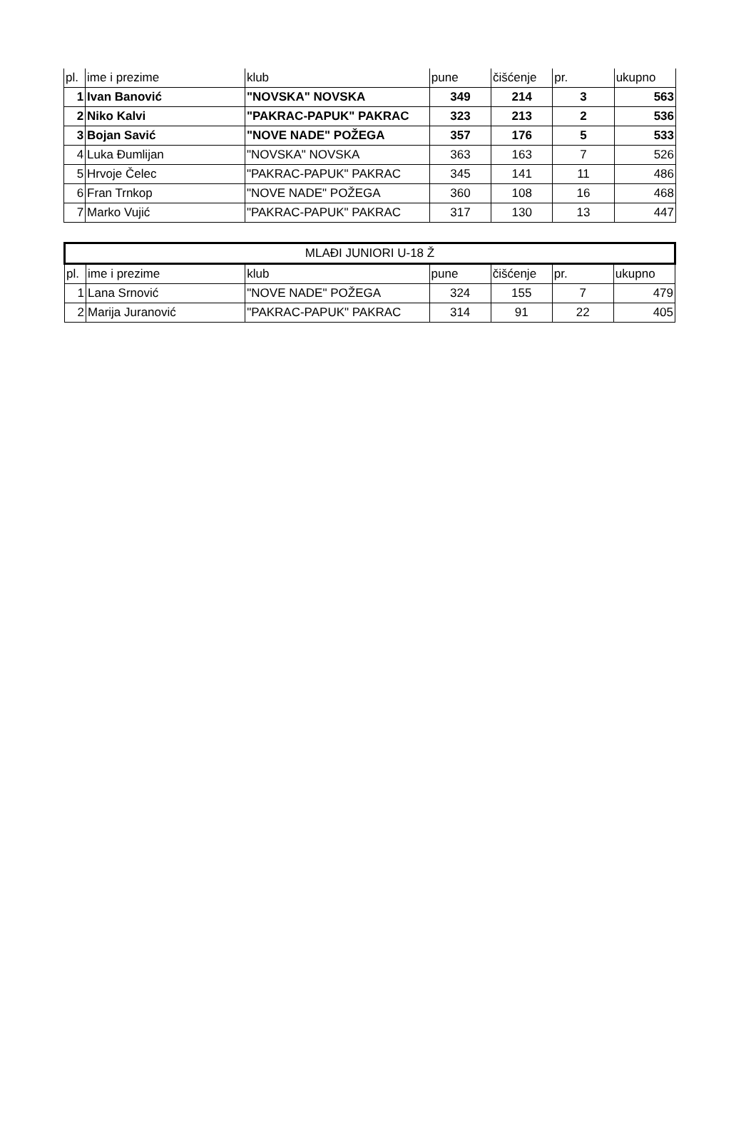| pl. | ime i prezime | klub | pune | čišćenje | pr. | ukupno |
| --- | --- | --- | --- | --- | --- | --- |
| 1 | Ivan Banović | "NOVSKA" NOVSKA | 349 | 214 | 3 | 563 |
| 2 | Niko Kalvi | "PAKRAC-PAPUK" PAKRAC | 323 | 213 | 2 | 536 |
| 3 | Bojan Savić | "NOVE NADE" POŽEGA | 357 | 176 | 5 | 533 |
| 4 | Luka Đumlijan | "NOVSKA" NOVSKA | 363 | 163 | 7 | 526 |
| 5 | Hrvoje Čelec | "PAKRAC-PAPUK" PAKRAC | 345 | 141 | 11 | 486 |
| 6 | Fran Trnkop | "NOVE NADE" POŽEGA | 360 | 108 | 16 | 468 |
| 7 | Marko Vujić | "PAKRAC-PAPUK" PAKRAC | 317 | 130 | 13 | 447 |
| MLAĐI JUNIORI U-18 Ž | | | | | | |
| --- | --- | --- | --- | --- | --- | --- |
| pl. | ime i prezime | klub | pune | čišćenje | pr. | ukupno |
| 1 | Lana Srnović | "NOVE NADE" POŽEGA | 324 | 155 | 7 | 479 |
| 2 | Marija Juranović | "PAKRAC-PAPUK" PAKRAC | 314 | 91 | 22 | 405 |